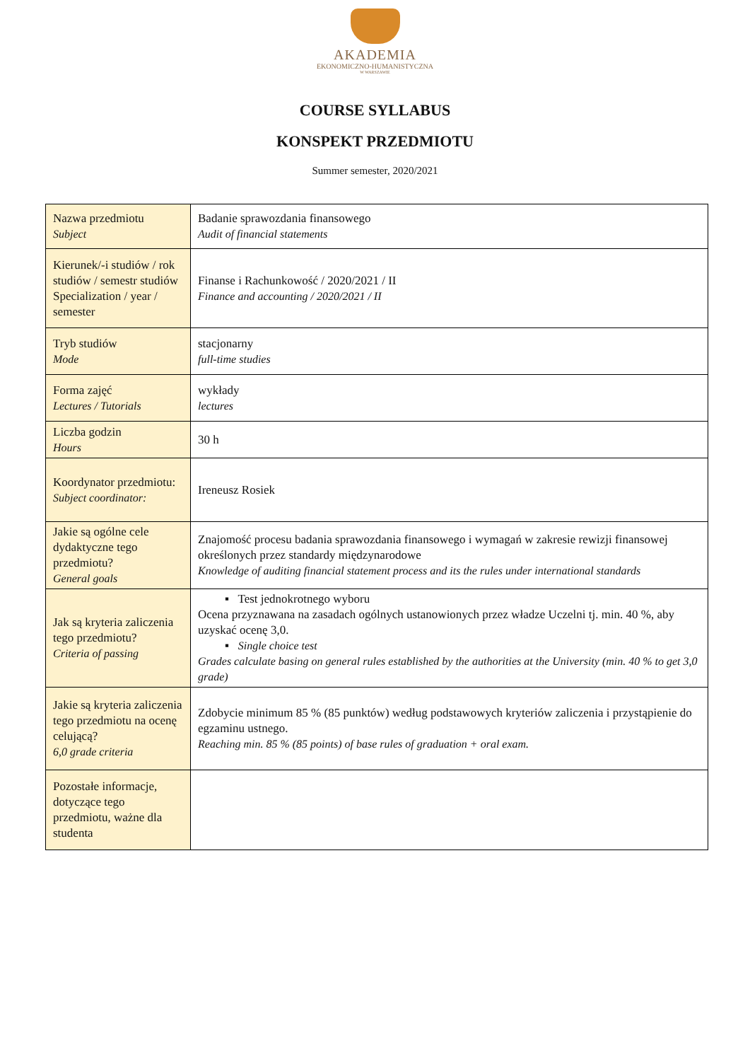AKADEMIA
EKONOMICZNO-HUMANISTYCZNA
W WARSZAWIE
COURSE SYLLABUS
KONSPEKT PRZEDMIOTU
Summer semester, 2020/2021
| Nazwa przedmiotu Subject | Badanie sprawozdania finansowego Audit of financial statements |
| Kierunek/-i studiów / rok studiów / semestr studiów Specialization / year / semester | Finanse i Rachunkowość / 2020/2021 / II Finance and accounting / 2020/2021 / II |
| Tryb studiów Mode | stacjonarny full-time studies |
| Forma zajęć Lectures / Tutorials | wykłady lectures |
| Liczba godzin Hours | 30 h |
| Koordynator przedmiotu: Subject coordinator: | Ireneusz Rosiek |
| Jakie są ogólne cele dydaktyczne tego przedmiotu? General goals | Znajomość procesu badania sprawozdania finansowego i wymagań w zakresie rewizji finansowej określonych przez standardy międzynarodowe Knowledge of auditing financial statement process and its the rules under international standards |
| Jak są kryteria zaliczenia tego przedmiotu? Criteria of passing | ▪ Test jednokrotnego wyboru Ocena przyznawana na zasadach ogólnych ustanowionych przez władze Uczelni tj. min. 40 %, aby uzyskać ocenę 3,0. ▪ Single choice test Grades calculate basing on general rules established by the authorities at the University (min. 40 % to get 3,0 grade) |
| Jakie są kryteria zaliczenia tego przedmiotu na ocenę celującą? 6,0 grade criteria | Zdobycie minimum 85 % (85 punktów) według podstawowych kryteriów zaliczenia i przystąpienie do egzaminu ustnego. Reaching min. 85 % (85 points) of base rules of graduation + oral exam. |
| Pozostałe informacje, dotyczące tego przedmiotu, ważne dla studenta | |